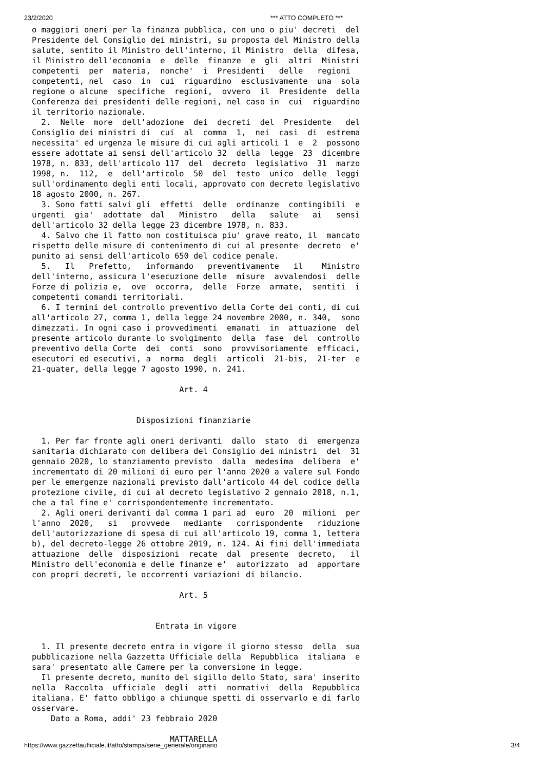23/2/2020 *** ATTO COMPLETO ***
o maggiori oneri per la finanza pubblica, con uno o piu' decreti  del
Presidente del Consiglio dei ministri, su proposta del Ministro della
salute, sentito il Ministro dell'interno, il Ministro  della  difesa,
il Ministro dell'economia  e  delle  finanze  e  gli  altri  Ministri
competenti  per  materia,  nonche'  i  Presidenti   delle   regioni
competenti, nel  caso  in  cui  riguardino  esclusivamente  una  sola
regione o alcune  specifiche  regioni,  ovvero  il  Presidente  della
Conferenza dei presidenti delle regioni, nel caso in  cui  riguardino
il territorio nazionale.
  2.  Nelle  more  dell'adozione  dei  decreti  del  Presidente   del
Consiglio dei ministri di  cui  al  comma  1,  nei  casi  di  estrema
necessita' ed urgenza le misure di cui agli articoli 1  e  2  possono
essere adottate ai sensi dell'articolo 32  della  legge  23  dicembre
1978, n. 833, dell'articolo 117  del  decreto  legislativo  31  marzo
1998, n.  112,  e  dell'articolo  50  del  testo  unico  delle  leggi
sull'ordinamento degli enti locali, approvato con decreto legislativo
18 agosto 2000, n. 267.
  3. Sono fatti salvi gli  effetti  delle  ordinanze  contingibili  e
urgenti  gia'  adottate  dal   Ministro   della   salute   ai   sensi
dell'articolo 32 della legge 23 dicembre 1978, n. 833.
  4. Salvo che il fatto non costituisca piu' grave reato, il  mancato
rispetto delle misure di contenimento di cui al presente  decreto  e'
punito ai sensi dell'articolo 650 del codice penale.
  5.   Il   Prefetto,   informando   preventivamente   il    Ministro
dell'interno, assicura l'esecuzione delle  misure  avvalendosi  delle
Forze di polizia e,  ove  occorra,  delle  Forze  armate,  sentiti  i
competenti comandi territoriali.
  6. I termini del controllo preventivo della Corte dei conti, di cui
all'articolo 27, comma 1, della legge 24 novembre 2000, n. 340,  sono
dimezzati. In ogni caso i provvedimenti  emanati  in  attuazione  del
presente articolo durante lo svolgimento  della  fase  del  controllo
preventivo della Corte  dei  conti  sono  provvisoriamente  efficaci,
esecutori ed esecutivi, a  norma  degli  articoli  21-bis,  21-ter  e
21-quater, della legge 7 agosto 1990, n. 241.

                               Art. 4


                      Disposizioni finanziarie

  1. Per far fronte agli oneri derivanti  dallo  stato  di  emergenza
sanitaria dichiarato con delibera del Consiglio dei ministri  del  31
gennaio 2020, lo stanziamento previsto  dalla  medesima  delibera  e'
incrementato di 20 milioni di euro per l'anno 2020 a valere sul Fondo
per le emergenze nazionali previsto dall'articolo 44 del codice della
protezione civile, di cui al decreto legislativo 2 gennaio 2018, n.1,
che a tal fine e' corrispondentemente incrementato.
  2. Agli oneri derivanti dal comma 1 pari ad  euro  20  milioni  per
l'anno  2020,   si   provvede   mediante   corrispondente   riduzione
dell'autorizzazione di spesa di cui all'articolo 19, comma 1, lettera
b), del decreto-legge 26 ottobre 2019, n. 124. Ai fini dell'immediata
attuazione  delle  disposizioni  recate  dal  presente  decreto,   il
Ministro dell'economia e delle finanze e'  autorizzato  ad  apportare
con propri decreti, le occorrenti variazioni di bilancio.

                               Art. 5


                          Entrata in vigore

  1. Il presente decreto entra in vigore il giorno stesso  della  sua
pubblicazione nella Gazzetta Ufficiale della  Repubblica  italiana  e
sara' presentato alle Camere per la conversione in legge.
  Il presente decreto, munito del sigillo dello Stato, sara' inserito
nella  Raccolta  ufficiale  degli  atti  normativi  della  Repubblica
italiana. E' fatto obbligo a chiunque spetti di osservarlo e di farlo
osservare.
    Dato a Roma, addi' 23 febbraio 2020

                             MATTARELLA
https://www.gazzettaufficiale.it/atto/stampa/serie_generale/originario 3/4